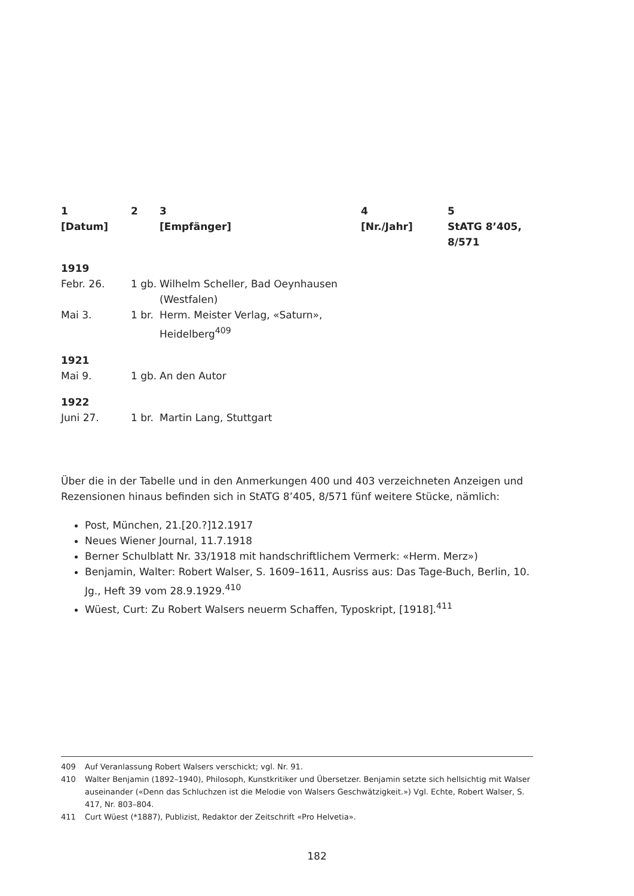| 1 [Datum] | 2 | 3 [Empfänger] | 4 [Nr./Jahr] | 5 StATG 8’405, 8/571 |
| --- | --- | --- | --- | --- |
| 1919 | | | | |
| Febr. 26. | 1 gb. | Wilhelm Scheller, Bad Oeynhausen (Westfalen) | | |
| Mai 3. | 1 br. | Herm. Meister Verlag, «Saturn», Heidelberg<sup>409</sup> | | |
| 1921 | | | | |
| Mai 9. | 1 gb. | An den Autor | | |
| 1922 | | | | |
| Juni 27. | 1 br. | Martin Lang, Stuttgart | | |
Über die in der Tabelle und in den Anmerkungen 400 und 403 verzeichneten Anzeigen und Rezensionen hinaus befinden sich in StATG 8’405, 8/571 fünf weitere Stücke, nämlich:
Post, München, 21.[20.?]12.1917
Neues Wiener Journal, 11.7.1918
Berner Schulblatt Nr. 33/1918 mit handschriftlichem Vermerk: «Herm. Merz»)
Benjamin, Walter: Robert Walser, S. 1609–1611, Ausriss aus: Das Tage-Buch, Berlin, 10. Jg., Heft 39 vom 28.9.1929.<sup>410</sup>
Wüest, Curt: Zu Robert Walsers neuerm Schaffen, Typoskript, [1918].<sup>411</sup>
409 Auf Veranlassung Robert Walsers verschickt; vgl. Nr. 91.
410 Walter Benjamin (1892–1940), Philosoph, Kunstkritiker und Übersetzer. Benjamin setzte sich hellsichtig mit Walser auseinander («Denn das Schluchzen ist die Melodie von Walsers Geschwätzigkeit.») Vgl. Echte, Robert Walser, S. 417, Nr. 803–804.
411 Curt Wüest (*1887), Publizist, Redaktor der Zeitschrift «Pro Helvetia».
182